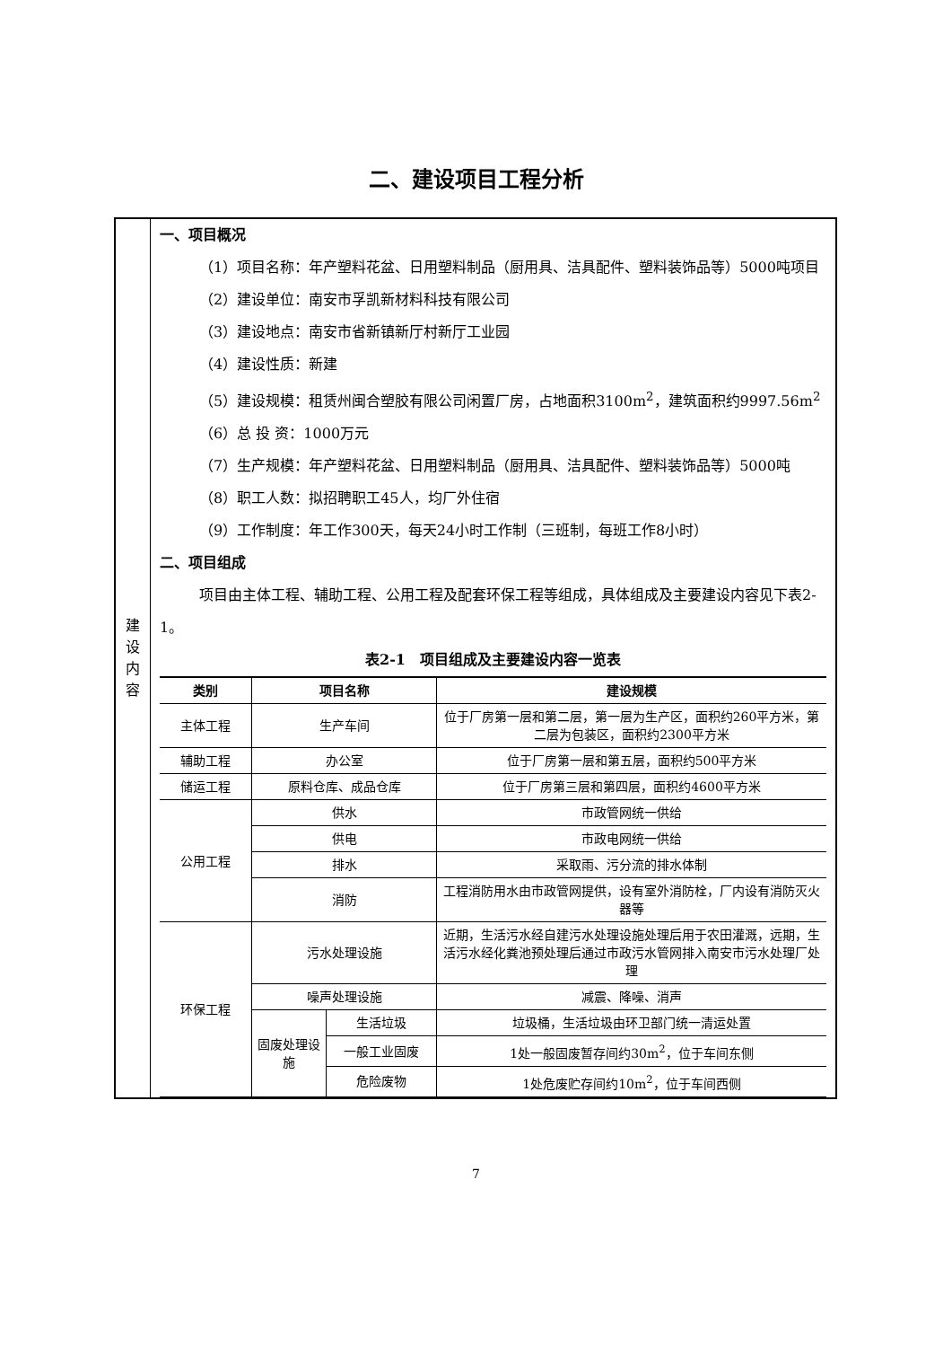二、建设项目工程分析
| 建 设 内 容 | 一、项目概况 （1）项目名称：年产塑料花盆、日用塑料制品（厨用具、洁具配件、塑料装饰品等）5000吨项目 （2）建设单位：南安市孚凯新材料科技有限公司 （3）建设地点：南安市省新镇新厅村新厅工业园 （4）建设性质：新建 （5）建设规模：租赁州闽合塑胶有限公司闲置厂房，占地面积3100m<sup>2</sup>，建筑面积约9997.56m<sup>2</sup> （6）总 投 资：1000万元 （7）生产规模：年产塑料花盆、日用塑料制品（厨用具、洁具配件、塑料装饰品等）5000吨 （8）职工人数：拟招聘职工45人，均厂外住宿 （9）工作制度：年工作300天，每天24小时工作制（三班制，每班工作8小时） 二、项目组成 项目由主体工程、辅助工程、公用工程及配套环保工程等组成，具体组成及主要建设内容见下表2-1。 表2-1 项目组成及主要建设内容一览表 / 类别 / 项目名称 / / 建设规模 / / --- / --- / --- / --- / / 主体工程 / 生产车间 / / 位于厂房第一层和第二层，第一层为生产区，面积约260平方米，第二层为包装区，面积约2300平方米 / / 辅助工程 / 办公室 / / 位于厂房第一层和第五层，面积约500平方米 / / 储运工程 / 原料仓库、成品仓库 / / 位于厂房第三层和第四层，面积约4600平方米 / / 公用工程 / 供水 / / 市政管网统一供给 / / / 供电 / / 市政电网统一供给 / / / 排水 / / 采取雨、污分流的排水体制 / / / 消防 / / 工程消防用水由市政管网提供，设有室外消防栓，厂内设有消防灭火器等 / / 环保工程 / 污水处理设施 / / 近期，生活污水经自建污水处理设施处理后用于农田灌溉，远期，生活污水经化粪池预处理后通过市政污水管网排入南安市污水处理厂处理 / / / 噪声处理设施 / / 减震、降噪、消声 / / / 固废处理设施 / 生活垃圾 / 垃圾桶，生活垃圾由环卫部门统一清运处置 / / / / 一般工业固废 / 1处一般固废暂存间约30m<sup>2</sup>，位于车间东侧 / / / / 危险废物 / 1处危废贮存间约10m<sup>2</sup>，位于车间西侧 / |
7